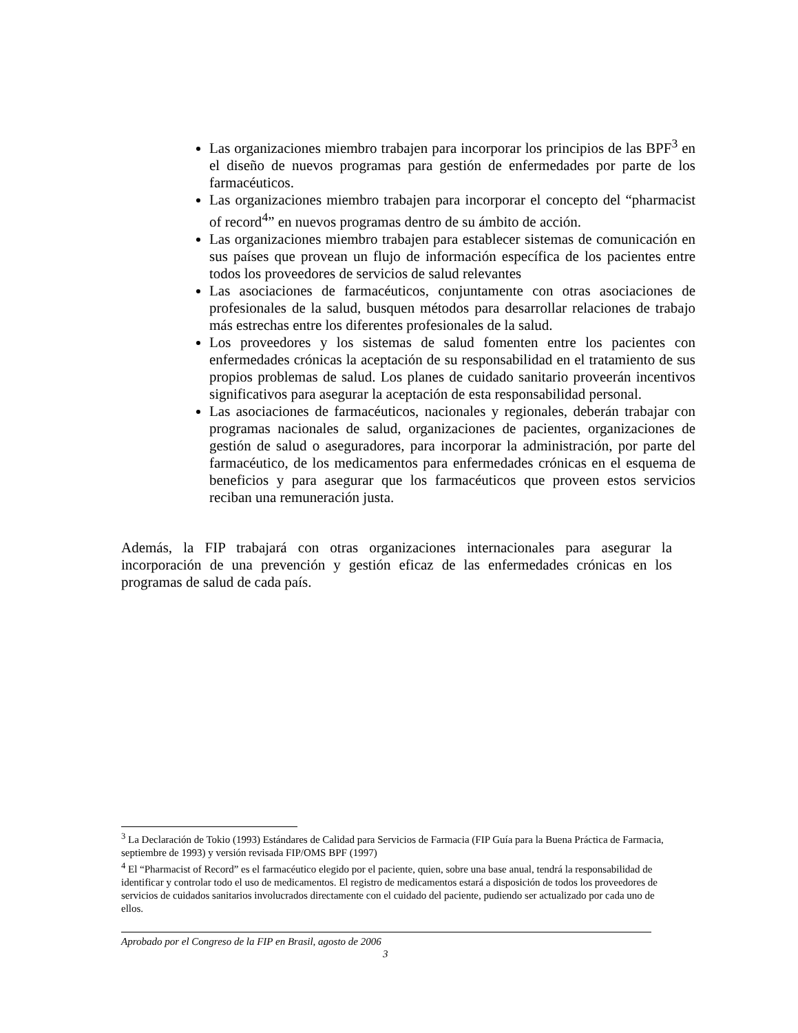Las organizaciones miembro trabajen para incorporar los principios de las BPF<sup>3</sup> en el diseño de nuevos programas para gestión de enfermedades por parte de los farmacéuticos.
Las organizaciones miembro trabajen para incorporar el concepto del “pharmacist of record<sup>4</sup>” en nuevos programas dentro de su ámbito de acción.
Las organizaciones miembro trabajen para establecer sistemas de comunicación en sus países que provean un flujo de información específica de los pacientes entre todos los proveedores de servicios de salud relevantes
Las asociaciones de farmacéuticos, conjuntamente con otras asociaciones de profesionales de la salud, busquen métodos para desarrollar relaciones de trabajo más estrechas entre los diferentes profesionales de la salud.
Los proveedores y los sistemas de salud fomenten entre los pacientes con enfermedades crónicas la aceptación de su responsabilidad en el tratamiento de sus propios problemas de salud. Los planes de cuidado sanitario proveerán incentivos significativos para asegurar la aceptación de esta responsabilidad personal.
Las asociaciones de farmacéuticos, nacionales y regionales, deberán trabajar con programas nacionales de salud, organizaciones de pacientes, organizaciones de gestión de salud o aseguradores, para incorporar la administración, por parte del farmacéutico, de los medicamentos para enfermedades crónicas en el esquema de beneficios y para asegurar que los farmacéuticos que proveen estos servicios reciban una remuneración justa.
Además, la FIP trabajará con otras organizaciones internacionales para asegurar la incorporación de una prevención y gestión eficaz de las enfermedades crónicas en los programas de salud de cada país.
<sup>3</sup> La Declaración de Tokio (1993) Estándares de Calidad para Servicios de Farmacia (FIP Guía para la Buena Práctica de Farmacia, septiembre de 1993) y versión revisada FIP/OMS BPF (1997)
<sup>4</sup> El “Pharmacist of Record” es el farmacéutico elegido por el paciente, quien, sobre una base anual, tendrá la responsabilidad de identificar y controlar todo el uso de medicamentos. El registro de medicamentos estará a disposición de todos los proveedores de servicios de cuidados sanitarios involucrados directamente con el cuidado del paciente, pudiendo ser actualizado por cada uno de ellos.
Aprobado por el Congreso de la FIP en Brasil, agosto de 2006
3